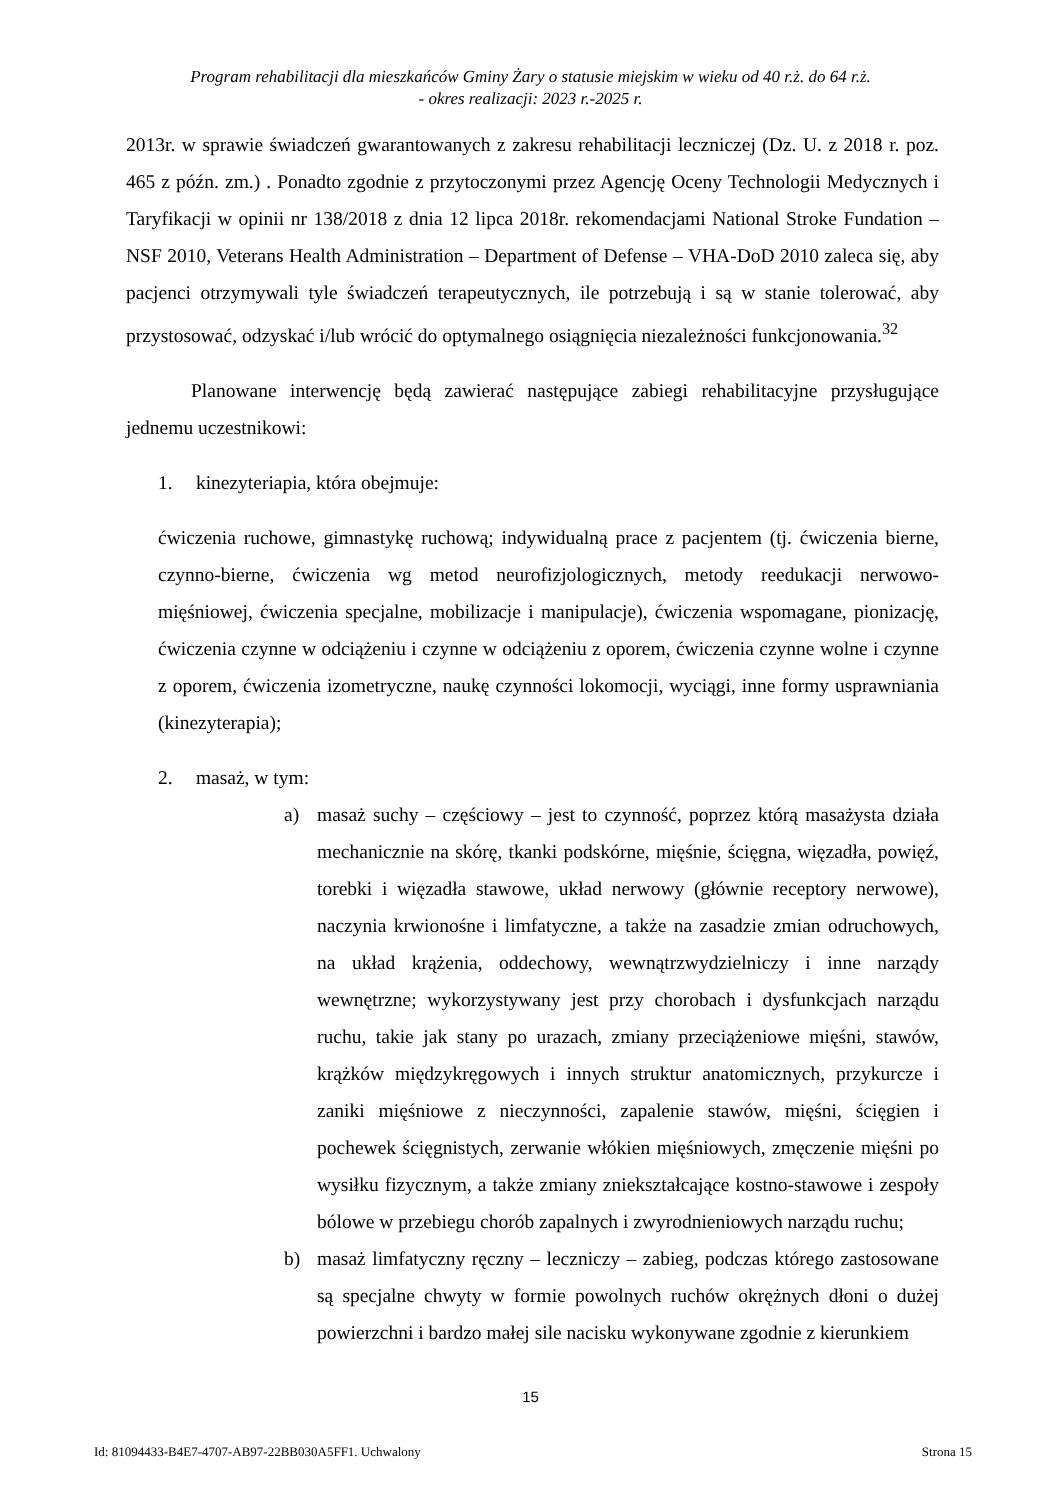Program rehabilitacji dla mieszkańców Gminy Żary o statusie miejskim w wieku od 40 r.ż. do 64 r.ż.
- okres realizacji: 2023 r.-2025 r.
2013r. w sprawie świadczeń gwarantowanych z zakresu rehabilitacji leczniczej (Dz. U. z 2018 r. poz. 465 z późn. zm.) . Ponadto zgodnie z przytoczonymi przez Agencję Oceny Technologii Medycznych i Taryfikacji w opinii nr 138/2018 z dnia 12 lipca 2018r. rekomendacjami National Stroke Fundation – NSF 2010, Veterans Health Administration – Department of Defense – VHA-DoD 2010 zaleca się, aby pacjenci otrzymywali tyle świadczeń terapeutycznych, ile potrzebują i są w stanie tolerować, aby przystosować, odzyskać i/lub wrócić do optymalnego osiągnięcia niezależności funkcjonowania.<sup>32</sup>
Planowane interwencję będą zawierać następujące zabiegi rehabilitacyjne przysługujące jednemu uczestnikowi:
1. kinezyteriapia, która obejmuje:
ćwiczenia ruchowe, gimnastykę ruchową; indywidualną prace z pacjentem (tj. ćwiczenia bierne, czynno-bierne, ćwiczenia wg metod neurofizjologicznych, metody reedukacji nerwowo-mięśniowej, ćwiczenia specjalne, mobilizacje i manipulacje), ćwiczenia wspomagane, pionizację, ćwiczenia czynne w odciążeniu i czynne w odciążeniu z oporem, ćwiczenia czynne wolne i czynne z oporem, ćwiczenia izometryczne, naukę czynności lokomocji, wyciągi, inne formy usprawniania (kinezyterapia);
2. masaż, w tym:
a) masaż suchy – częściowy – jest to czynność, poprzez którą masażysta działa mechanicznie na skórę, tkanki podskórne, mięśnie, ścięgna, więzadła, powięź, torebki i więzadła stawowe, układ nerwowy (głównie receptory nerwowe), naczynia krwionośne i limfatyczne, a także na zasadzie zmian odruchowych, na układ krążenia, oddechowy, wewnątrzwydzielniczy i inne narządy wewnętrzne; wykorzystywany jest przy chorobach i dysfunkcjach narządu ruchu, takie jak stany po urazach, zmiany przeciążeniowe mięśni, stawów, krążków międzykręgowych i innych struktur anatomicznych, przykurcze i zaniki mięśniowe z nieczynności, zapalenie stawów, mięśni, ścięgien i pochewek ścięgnistych, zerwanie włókien mięśniowych, zmęczenie mięśni po wysiłku fizycznym, a także zmiany zniekształcające kostno-stawowe i zespoły bólowe w przebiegu chorób zapalnych i zwyrodnieniowych narządu ruchu;
b) masaż limfatyczny ręczny – leczniczy – zabieg, podczas którego zastosowane są specjalne chwyty w formie powolnych ruchów okrężnych dłoni o dużej powierzchni i bardzo małej sile nacisku wykonywane zgodnie z kierunkiem
15
Id: 81094433-B4E7-4707-AB97-22BB030A5FF1. Uchwalony Strona 15